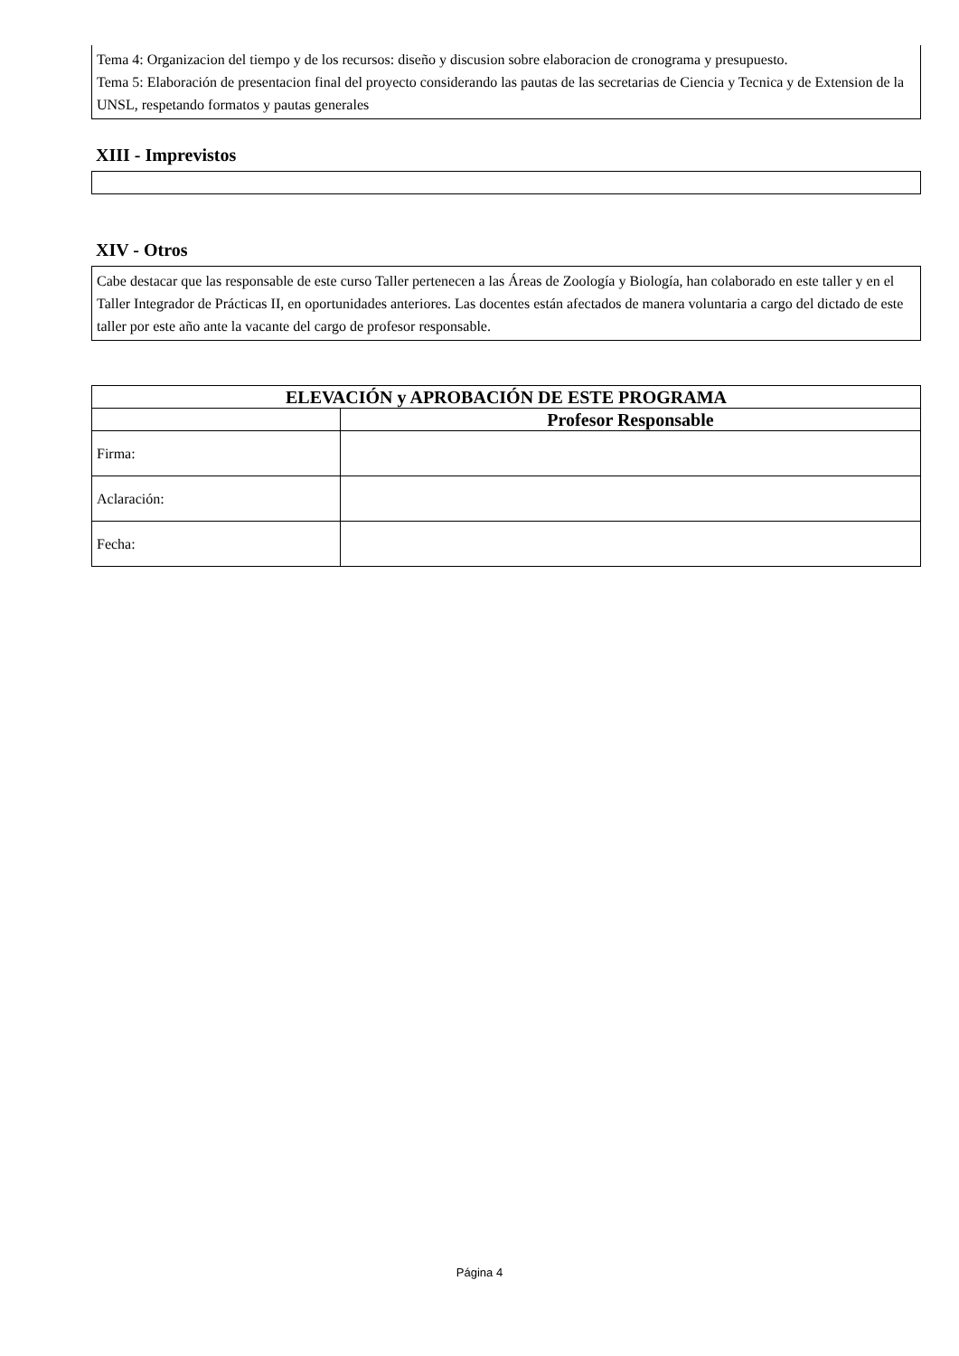Tema 4: Organizacion del tiempo y de los recursos: diseño y discusion sobre elaboracion de cronograma y presupuesto.
Tema 5: Elaboración de presentacion final del proyecto considerando las pautas de las secretarias de Ciencia y Tecnica y de Extension de la UNSL, respetando formatos y pautas generales
XIII - Imprevistos
XIV - Otros
Cabe destacar que las responsable de este curso Taller pertenecen a las Áreas de Zoología y Biología, han colaborado en este taller y en el Taller Integrador de Prácticas II, en oportunidades anteriores. Las docentes están afectados de manera voluntaria a cargo del dictado de este taller por este año ante la vacante del cargo de profesor responsable.
| ELEVACIÓN y APROBACIÓN DE ESTE PROGRAMA | |
| --- | --- |
| | Profesor Responsable |
| Firma: | |
| Aclaración: | |
| Fecha: | |
Página 4